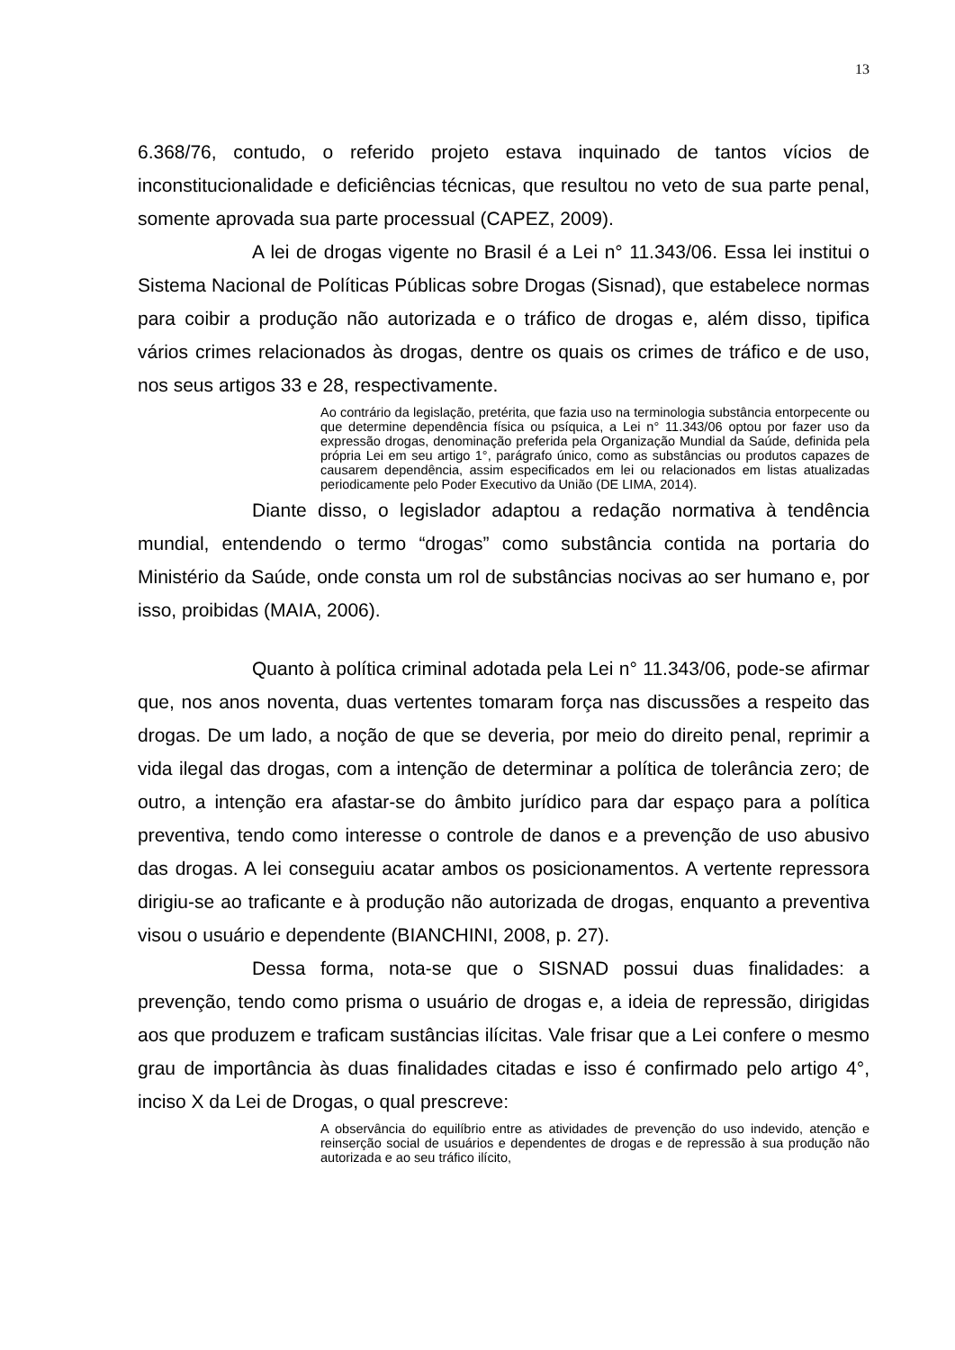13
6.368/76, contudo, o referido projeto estava inquinado de tantos vícios de inconstitucionalidade e deficiências técnicas, que resultou no veto de sua parte penal, somente aprovada sua parte processual (CAPEZ, 2009).
A lei de drogas vigente no Brasil é a Lei n° 11.343/06. Essa lei institui o Sistema Nacional de Políticas Públicas sobre Drogas (Sisnad), que estabelece normas para coibir a produção não autorizada e o tráfico de drogas e, além disso, tipifica vários crimes relacionados às drogas, dentre os quais os crimes de tráfico e de uso, nos seus artigos 33 e 28, respectivamente.
Ao contrário da legislação, pretérita, que fazia uso na terminologia substância entorpecente ou que determine dependência física ou psíquica, a Lei n° 11.343/06 optou por fazer uso da expressão drogas, denominação preferida pela Organização Mundial da Saúde, definida pela própria Lei em seu artigo 1°, parágrafo único, como as substâncias ou produtos capazes de causarem dependência, assim especificados em lei ou relacionados em listas atualizadas periodicamente pelo Poder Executivo da União (DE LIMA, 2014).
Diante disso, o legislador adaptou a redação normativa à tendência mundial, entendendo o termo “drogas” como substância contida na portaria do Ministério da Saúde, onde consta um rol de substâncias nocivas ao ser humano e, por isso, proibidas (MAIA, 2006).
Quanto à política criminal adotada pela Lei n° 11.343/06, pode-se afirmar que, nos anos noventa, duas vertentes tomaram força nas discussões a respeito das drogas. De um lado, a noção de que se deveria, por meio do direito penal, reprimir a vida ilegal das drogas, com a intenção de determinar a política de tolerância zero; de outro, a intenção era afastar-se do âmbito jurídico para dar espaço para a política preventiva, tendo como interesse o controle de danos e a prevenção de uso abusivo das drogas. A lei conseguiu acatar ambos os posicionamentos. A vertente repressora dirigiu-se ao traficante e à produção não autorizada de drogas, enquanto a preventiva visou o usuário e dependente (BIANCHINI, 2008, p. 27).
Dessa forma, nota-se que o SISNAD possui duas finalidades: a prevenção, tendo como prisma o usuário de drogas e, a ideia de repressão, dirigidas aos que produzem e traficam sustâncias ilícitas. Vale frisar que a Lei confere o mesmo grau de importância às duas finalidades citadas e isso é confirmado pelo artigo 4°, inciso X da Lei de Drogas, o qual prescreve:
A observância do equilíbrio entre as atividades de prevenção do uso indevido, atenção e reinserção social de usuários e dependentes de drogas e de repressão à sua produção não autorizada e ao seu tráfico ilícito,